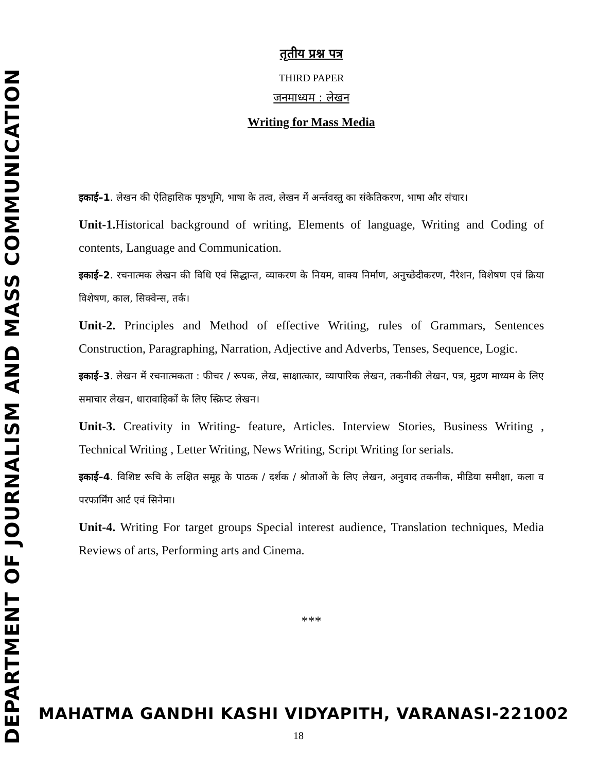DEPARTMENT OF JOURNALISM AND MASS COMMUNICATION
तृतीय प्रश्न पत्र
THIRD PAPER
जनमाध्यम : लेखन
Writing for Mass Media
इकाई–1. लेखन की ऐतिहासिक पृष्ठभूमि, भाषा के तत्व, लेखन में अर्न्तवस्तु का संकेतिकरण, भाषा और संचार।
Unit-1. Historical background of writing, Elements of language, Writing and Coding of contents, Language and Communication.
इकाई–2. रचनात्मक लेखन की विधि एवं सिद्धान्त, व्याकरण के नियम, वाक्य निर्माण, अनुच्छेदीकरण, नैरेशन, विशेषण एवं क्रिया विशेषण, काल, सिक्वेन्स, तर्क।
Unit-2. Principles and Method of effective Writing, rules of Grammars, Sentences Construction, Paragraphing, Narration, Adjective and Adverbs, Tenses, Sequence, Logic.
इकाई–3. लेखन में रचनात्मकता : फीचर / रूपक, लेख, साक्षात्कार, व्यापारिक लेखन, तकनीकी लेखन, पत्र, मुद्रण माध्यम के लिए समाचार लेखन, धारावाहिकों के लिए स्क्रिप्ट लेखन।
Unit-3. Creativity in Writing- feature, Articles. Interview Stories, Business Writing , Technical Writing , Letter Writing, News Writing, Script Writing for serials.
इकाई–4. विशिष्ट रूचि के लक्षित समूह के पाठक / दर्शक / श्रोताओं के लिए लेखन, अनुवाद तकनीक, मीडिया समीक्षा, कला व परफार्मिंग आर्ट एवं सिनेमा।
Unit-4. Writing For target groups Special interest audience, Translation techniques, Media Reviews of arts, Performing arts and Cinema.
***
MAHATMA GANDHI KASHI VIDYAPITH, VARANASI-221002
18